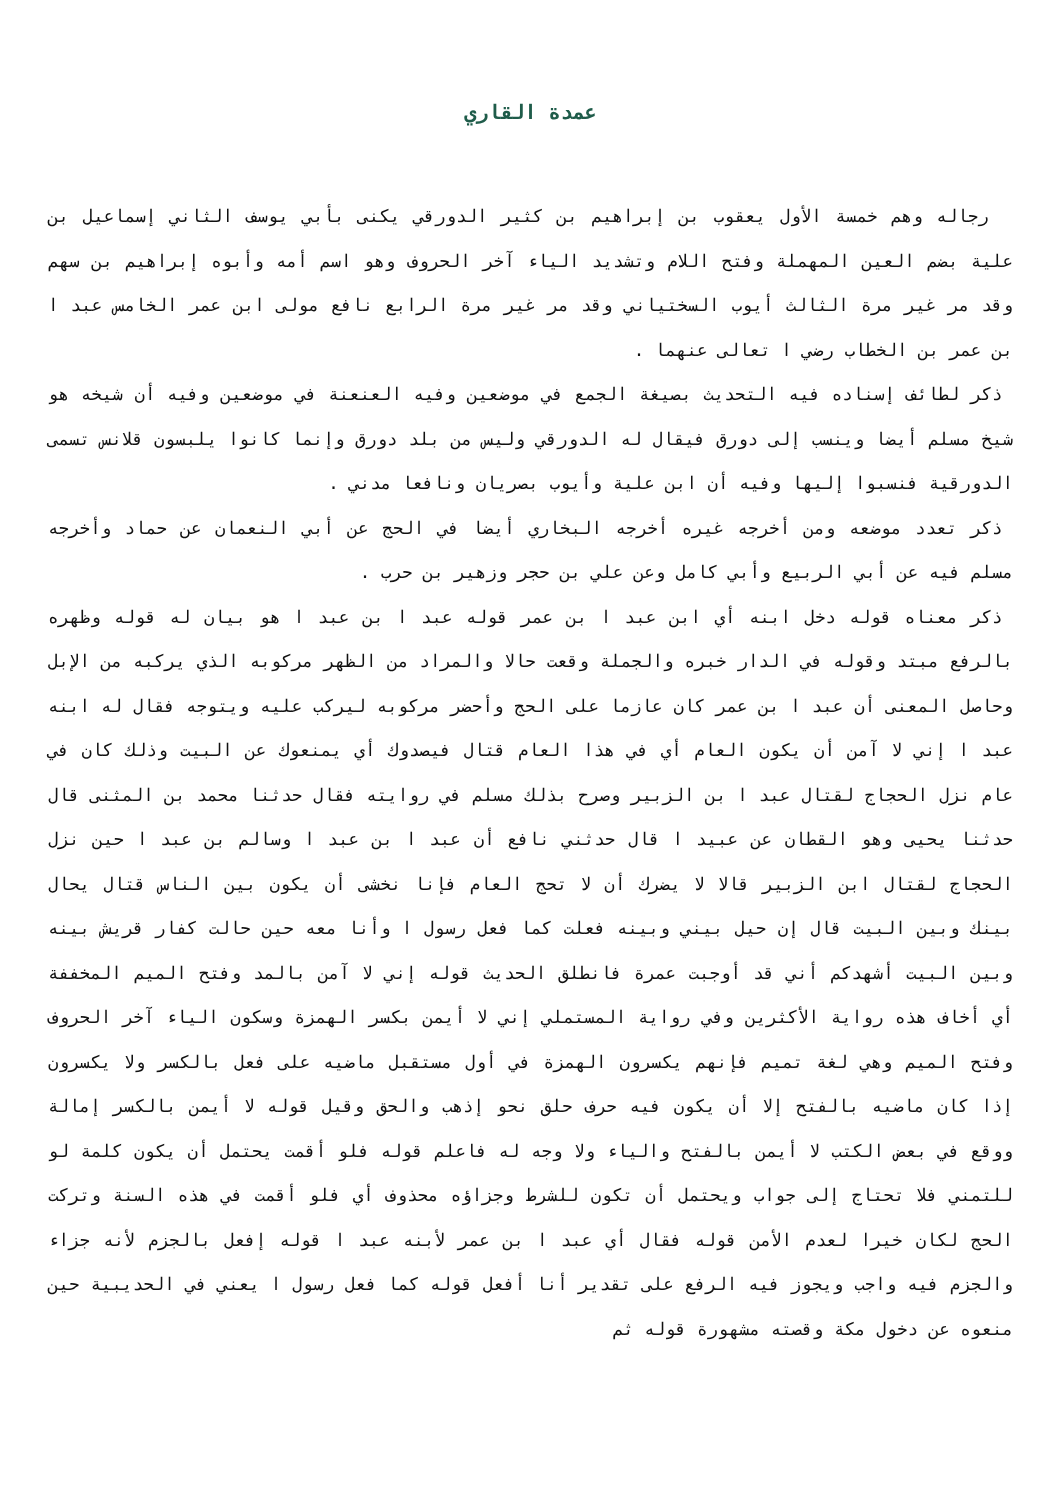عمدة القاري
رجاله وهم خمسة الأول يعقوب بن إبراهيم بن كثير الدورقي يكنى بأبي يوسف الثاني إسماعيل بن علية بضم العين المهملة وفتح اللام وتشديد الياء آخر الحروف وهو اسم أمه وأبوه إبراهيم بن سهم وقد مر غير مرة الثالث أيوب السختياني وقد مر غير مرة الرابع نافع مولى ابن عمر الخامس عبد ا بن عمر بن الخطاب رضي ا تعالى عنهما .
ذكر لطائف إسناده فيه التحديث بصيغة الجمع في موضعين وفيه العنعنة في موضعين وفيه أن شيخه هو شيخ مسلم أيضا وينسب إلى دورق فيقال له الدورقي وليس من بلد دورق وإنما كانوا يلبسون قلانس تسمى الدورقية فنسبوا إليها وفيه أن ابن علية وأيوب بصريان ونافعا مدني .
ذكر تعدد موضعه ومن أخرجه غيره أخرجه البخاري أيضا في الحج عن أبي النعمان عن حماد وأخرجه مسلم فيه عن أبي الربيع وأبي كامل وعن علي بن حجر وزهير بن حرب .
ذكر معناه قوله دخل ابنه أي ابن عبد ا بن عمر قوله عبد ا بن عبد ا هو بيان له قوله وظهره بالرفع مبتد وقوله في الدار خبره والجملة وقعت حالا والمراد من الظهر مركوبه الذي يركبه من الإبل وحاصل المعنى أن عبد ا بن عمر كان عازما على الحج وأحضر مركوبه ليركب عليه ويتوجه فقال له ابنه عبد ا إني لا آمن أن يكون العام أي في هذا العام قتال فيصدوك أي يمنعوك عن البيت وذلك كان في عام نزل الحجاج لقتال عبد ا بن الزبير وصرح بذلك مسلم في روايته فقال حدثنا محمد بن المثنى قال حدثنا يحيى وهو القطان عن عبيد ا قال حدثني نافع أن عبد ا بن عبد ا وسالم بن عبد ا حين نزل الحجاج لقتال ابن الزبير قالا لا يضرك أن لا تحج العام فإنا نخشى أن يكون بين الناس قتال يحال بينك وبين البيت قال إن حيل بيني وبينه فعلت كما فعل رسول ا وأنا معه حين حالت كفار قريش بينه وبين البيت أشهدكم أني قد أوجبت عمرة فانطلق الحديث قوله إني لا آمن بالمد وفتح الميم المخففة أي أخاف هذه رواية الأكثرين وفي رواية المستملي إني لا أيمن بكسر الهمزة وسكون الياء آخر الحروف وفتح الميم وهي لغة تميم فإنهم يكسرون الهمزة في أول مستقبل ماضيه على فعل بالكسر ولا يكسرون إذا كان ماضيه بالفتح إلا أن يكون فيه حرف حلق نحو إذهب والحق وقيل قوله لا أيمن بالكسر إمالة ووقع في بعض الكتب لا أيمن بالفتح والياء ولا وجه له فاعلم قوله فلو أقمت يحتمل أن يكون كلمة لو للتمني فلا تحتاج إلى جواب ويحتمل أن تكون للشرط وجزاؤه محذوف أي فلو أقمت في هذه السنة وتركت الحج لكان خيرا لعدم الأمن قوله فقال أي عبد ا بن عمر لأبنه عبد ا قوله إفعل بالجزم لأنه جزاء والجزم فيه واجب ويجوز فيه الرفع على تقدير أنا أفعل قوله كما فعل رسول ا يعني في الحديبية حين منعوه عن دخول مكة وقصته مشهورة قوله ثم